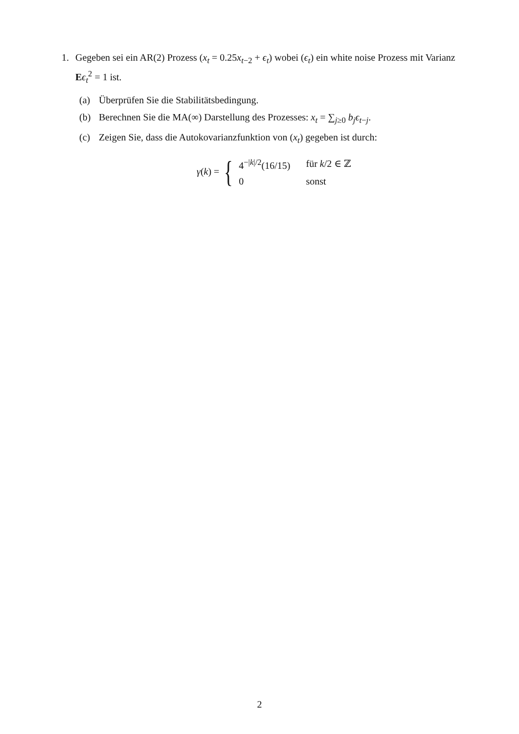1. Gegeben sei ein AR(2) Prozess (x<sub>t</sub> = 0.25x<sub>t−2</sub> + ϵ<sub>t</sub>) wobei (ϵ<sub>t</sub>) ein white noise Prozess mit Varianz Eϵ<sub>t</sub><sup>2</sup> = 1 ist.
(a) Überprüfen Sie die Stabilitätsbedingung.
(b) Berechnen Sie die MA(∞) Darstellung des Prozesses: x<sub>t</sub> = ∑<sub>j≥0</sub> b<sub>j</sub>ϵ<sub>t−j</sub>.
(c) Zeigen Sie, dass die Autokovarianzfunktion von (x<sub>t</sub>) gegeben ist durch:
γ(k) = {
| 4<sup>−/k//2</sup>(16/15) | für k /2 ∈ ℤ |
| 0 | sonst |
2